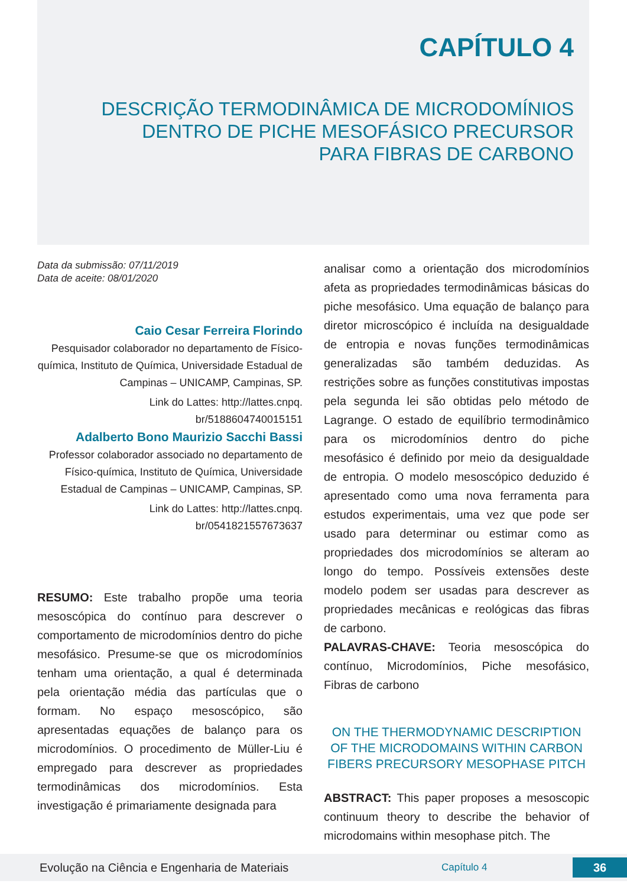CAPÍTULO 4
DESCRIÇÃO TERMODINÂMICA DE MICRODOMÍNIOS
DENTRO DE PICHE MESOFÁSICO PRECURSOR
PARA FIBRAS DE CARBONO
Data da submissão: 07/11/2019
Data de aceite: 08/01/2020
Caio Cesar Ferreira Florindo
Pesquisador colaborador no departamento de Físico-química, Instituto de Química, Universidade Estadual de Campinas – UNICAMP, Campinas, SP.
Link do Lattes: http://lattes.cnpq.
br/5188604740015151
Adalberto Bono Maurizio Sacchi Bassi
Professor colaborador associado no departamento de Físico-química, Instituto de Química, Universidade Estadual de Campinas – UNICAMP, Campinas, SP.
Link do Lattes: http://lattes.cnpq.
br/0541821557673637
RESUMO: Este trabalho propõe uma teoria mesoscópica do contínuo para descrever o comportamento de microdomínios dentro do piche mesofásico. Presume-se que os microdomínios tenham uma orientação, a qual é determinada pela orientação média das partículas que o formam. No espaço mesoscópico, são apresentadas equações de balanço para os microdomínios. O procedimento de Müller-Liu é empregado para descrever as propriedades termodinâmicas dos microdomínios. Esta investigação é primariamente designada para
analisar como a orientação dos microdomínios afeta as propriedades termodinâmicas básicas do piche mesofásico. Uma equação de balanço para diretor microscópico é incluída na desigualdade de entropia e novas funções termodinâmicas generalizadas são também deduzidas. As restrições sobre as funções constitutivas impostas pela segunda lei são obtidas pelo método de Lagrange. O estado de equilíbrio termodinâmico para os microdomínios dentro do piche mesofásico é definido por meio da desigualdade de entropia. O modelo mesoscópico deduzido é apresentado como uma nova ferramenta para estudos experimentais, uma vez que pode ser usado para determinar ou estimar como as propriedades dos microdomínios se alteram ao longo do tempo. Possíveis extensões deste modelo podem ser usadas para descrever as propriedades mecânicas e reológicas das fibras de carbono.
PALAVRAS-CHAVE: Teoria mesoscópica do contínuo, Microdomínios, Piche mesofásico, Fibras de carbono
ON THE THERMODYNAMIC DESCRIPTION OF THE MICRODOMAINS WITHIN CARBON FIBERS PRECURSORY MESOPHASE PITCH
ABSTRACT: This paper proposes a mesoscopic continuum theory to describe the behavior of microdomains within mesophase pitch. The
Evolução na Ciência e Engenharia de Materiais Capítulo 4 36